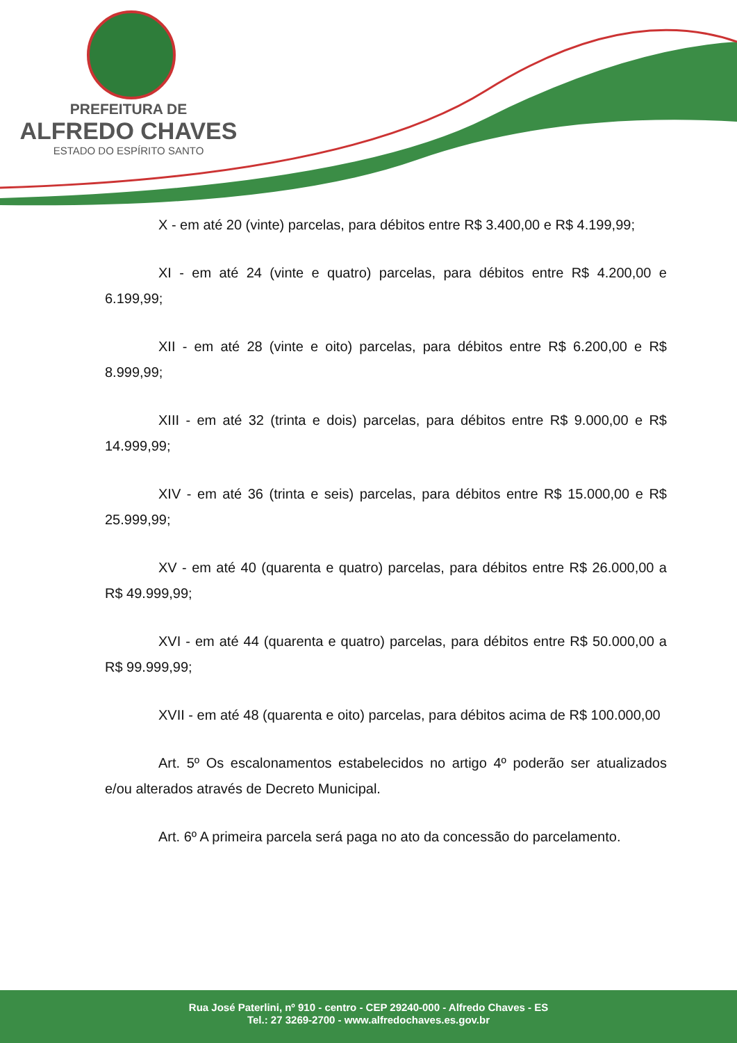PREFEITURA DE
ALFREDO CHAVES
ESTADO DO ESPÍRITO SANTO
X - em até 20 (vinte) parcelas, para débitos entre R$ 3.400,00 e R$ 4.199,99;
XI - em até 24 (vinte e quatro) parcelas, para débitos entre R$ 4.200,00 e 6.199,99;
XII - em até 28 (vinte e oito) parcelas, para débitos entre R$ 6.200,00 e R$ 8.999,99;
XIII - em até 32 (trinta e dois) parcelas, para débitos entre R$ 9.000,00 e R$ 14.999,99;
XIV - em até 36 (trinta e seis) parcelas, para débitos entre R$ 15.000,00 e R$ 25.999,99;
XV - em até 40 (quarenta e quatro) parcelas, para débitos entre R$ 26.000,00 a R$ 49.999,99;
XVI - em até 44 (quarenta e quatro) parcelas, para débitos entre R$ 50.000,00 a R$ 99.999,99;
XVII - em até 48 (quarenta e oito) parcelas, para débitos acima de R$ 100.000,00
Art. 5º Os escalonamentos estabelecidos no artigo 4º poderão ser atualizados e/ou alterados através de Decreto Municipal.
Art. 6º A primeira parcela será paga no ato da concessão do parcelamento.
Rua José Paterlini, nº 910 - centro - CEP 29240-000 - Alfredo Chaves - ES
Tel.: 27 3269-2700 - www.alfredochaves.es.gov.br